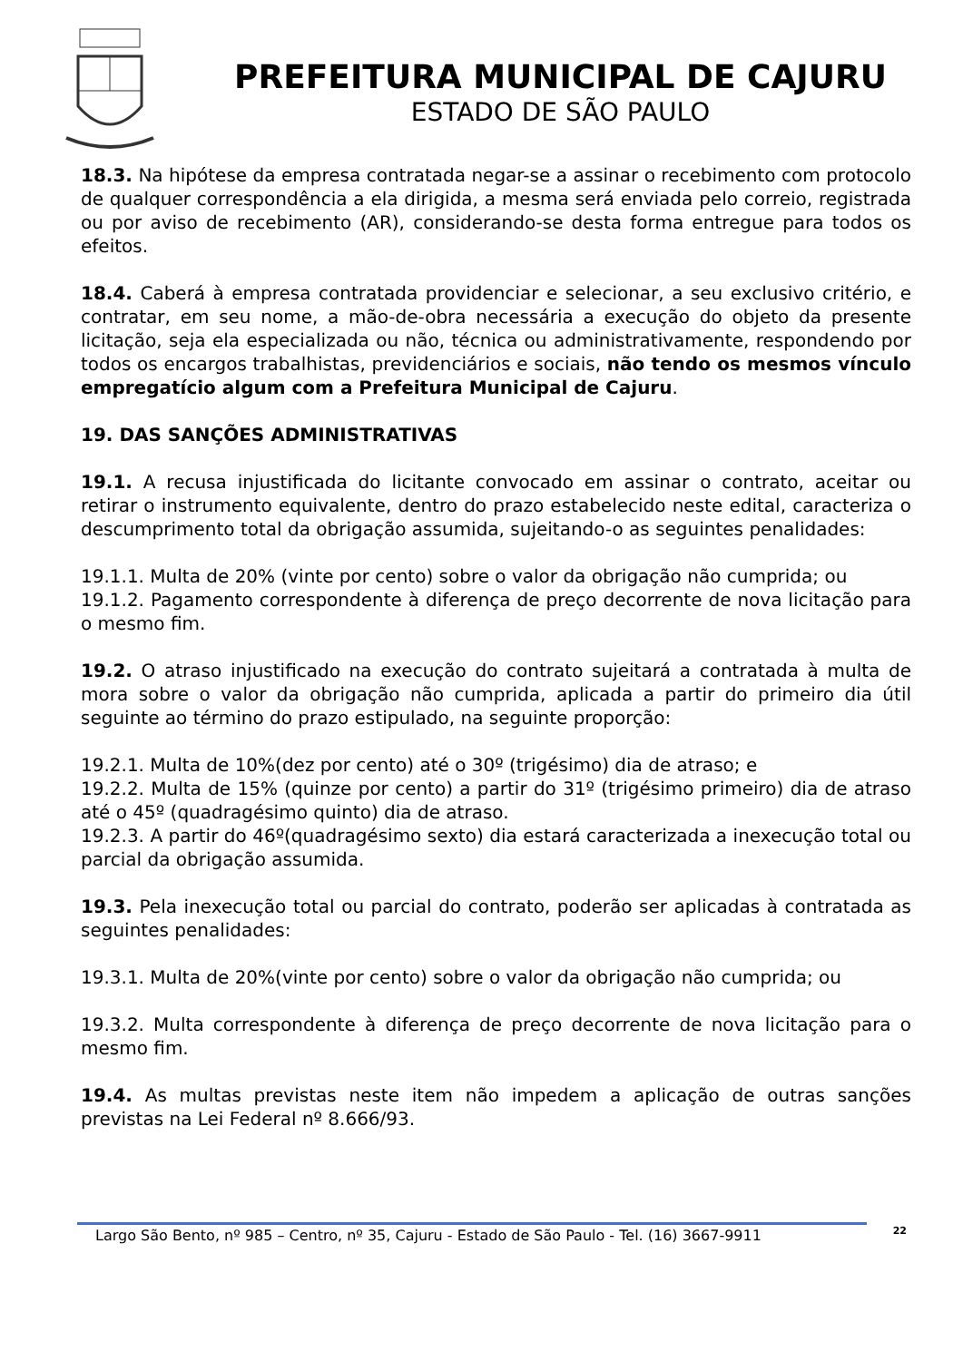PREFEITURA MUNICIPAL DE CAJURU
ESTADO DE SÃO PAULO
18.3. Na hipótese da empresa contratada negar-se a assinar o recebimento com protocolo de qualquer correspondência a ela dirigida, a mesma será enviada pelo correio, registrada ou por aviso de recebimento (AR), considerando-se desta forma entregue para todos os efeitos.
18.4. Caberá à empresa contratada providenciar e selecionar, a seu exclusivo critério, e contratar, em seu nome, a mão-de-obra necessária a execução do objeto da presente licitação, seja ela especializada ou não, técnica ou administrativamente, respondendo por todos os encargos trabalhistas, previdenciários e sociais, não tendo os mesmos vínculo empregatício algum com a Prefeitura Municipal de Cajuru.
19. DAS SANÇÕES ADMINISTRATIVAS
19.1. A recusa injustificada do licitante convocado em assinar o contrato, aceitar ou retirar o instrumento equivalente, dentro do prazo estabelecido neste edital, caracteriza o descumprimento total da obrigação assumida, sujeitando-o as seguintes penalidades:
19.1.1. Multa de 20% (vinte por cento) sobre o valor da obrigação não cumprida; ou
19.1.2. Pagamento correspondente à diferença de preço decorrente de nova licitação para o mesmo fim.
19.2. O atraso injustificado na execução do contrato sujeitará a contratada à multa de mora sobre o valor da obrigação não cumprida, aplicada a partir do primeiro dia útil seguinte ao término do prazo estipulado, na seguinte proporção:
19.2.1. Multa de 10%(dez por cento) até o 30º (trigésimo) dia de atraso; e
19.2.2. Multa de 15% (quinze por cento) a partir do 31º (trigésimo primeiro) dia de atraso até o 45º (quadragésimo quinto) dia de atraso.
19.2.3. A partir do 46º(quadragésimo sexto) dia estará caracterizada a inexecução total ou parcial da obrigação assumida.
19.3. Pela inexecução total ou parcial do contrato, poderão ser aplicadas à contratada as seguintes penalidades:
19.3.1. Multa de 20%(vinte por cento) sobre o valor da obrigação não cumprida; ou
19.3.2. Multa correspondente à diferença de preço decorrente de nova licitação para o mesmo fim.
19.4. As multas previstas neste item não impedem a aplicação de outras sanções previstas na Lei Federal nº 8.666/93.
Largo São Bento, nº 985 – Centro, nº 35, Cajuru - Estado de São Paulo - Tel. (16) 3667-9911
22